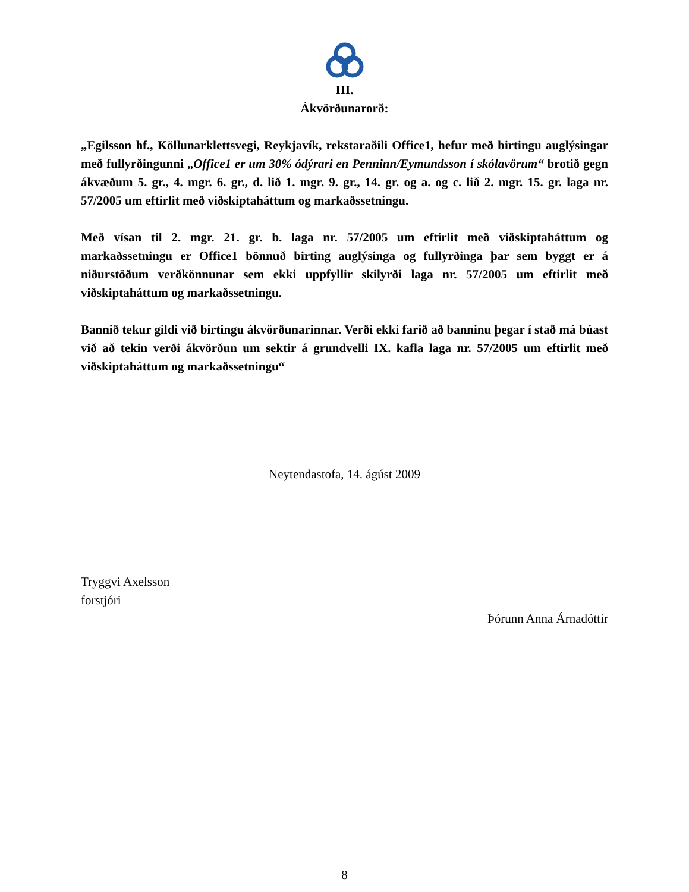III.
Ákvörðunarorð:
„Egilsson hf., Köllunarklettsvegi, Reykjavík, rekstaraðili Office1, hefur með birtingu auglýsingar með fullyrðingunni „Office1 er um 30% ódýrari en Penninn/Eymundsson í skólavörum“ brotið gegn ákvæðum 5. gr., 4. mgr. 6. gr., d. lið 1. mgr. 9. gr., 14. gr. og a. og c. lið 2. mgr. 15. gr. laga nr. 57/2005 um eftirlit með viðskiptaháttum og markaðssetningu.
Með vísan til 2. mgr. 21. gr. b. laga nr. 57/2005 um eftirlit með viðskiptaháttum og markaðssetningu er Office1 bönnuð birting auglýsinga og fullyrðinga þar sem byggt er á niðurstöðum verðkönnunar sem ekki uppfyllir skilyrði laga nr. 57/2005 um eftirlit með viðskiptaháttum og markaðssetningu.
Bannið tekur gildi við birtingu ákvörðunarinnar. Verði ekki farið að banninu þegar í stað má búast við að tekin verði ákvörðun um sektir á grundvelli IX. kafla laga nr. 57/2005 um eftirlit með viðskiptaháttum og markaðssetningu“
Neytendastofa, 14. ágúst 2009
Tryggvi Axelsson
forstjóri
Þórunn Anna Árnadóttir
8